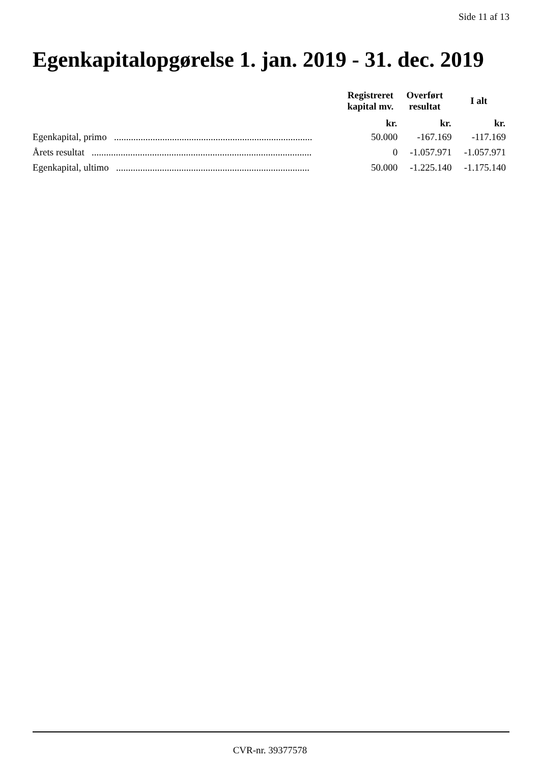Side 11 af 13
Egenkapitalopgørelse 1. jan. 2019 - 31. dec. 2019
| | Registreret kapital mv. | Overført resultat | I alt |
| --- | --- | --- | --- |
| | kr. | kr. | kr. |
| Egenkapital, primo .................................................................................. | 50.000 | -167.169 | -117.169 |
| Årets resultat ........................................................................................... | 0 | -1.057.971 | -1.057.971 |
| Egenkapital, ultimo ................................................................................ | 50.000 | -1.225.140 | -1.175.140 |
CVR-nr. 39377578